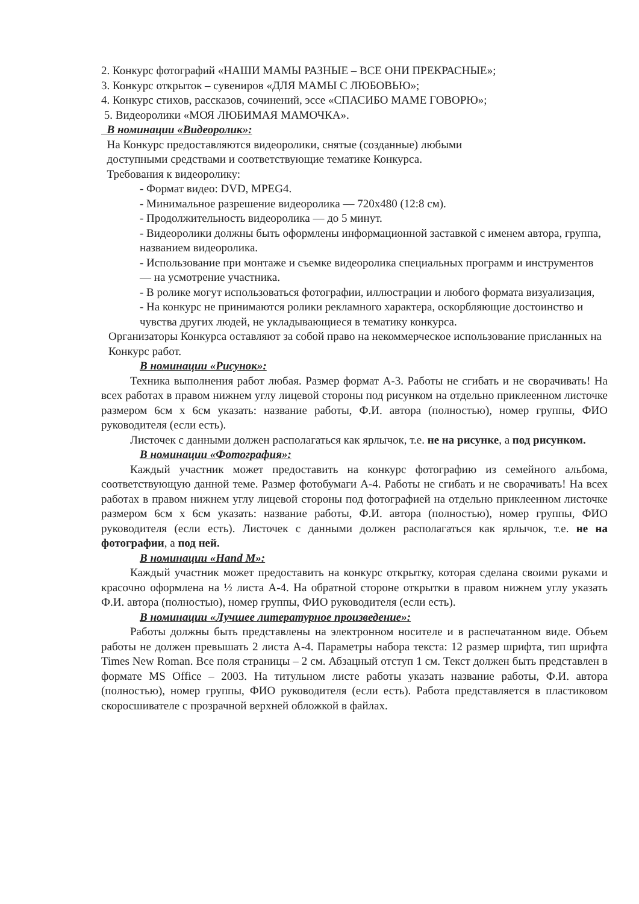2. Конкурс фотографий «НАШИ МАМЫ РАЗНЫЕ – ВСЕ ОНИ ПРЕКРАСНЫЕ»;
3. Конкурс открыток – сувениров «ДЛЯ МАМЫ С ЛЮБОВЬЮ»;
4. Конкурс стихов, рассказов, сочинений, эссе «СПАСИБО МАМЕ ГОВОРЮ»;
5. Видеоролики «МОЯ ЛЮБИМАЯ МАМОЧКА».
В номинации «Видеоролик»:
На Конкурс предоставляются видеоролики, снятые (созданные) любыми
доступными средствами и соответствующие тематике Конкурса.
Требования к видеоролику:
- Формат видео: DVD, MPEG4.
- Минимальное разрешение видеоролика — 720x480 (12:8 см).
- Продолжительность видеоролика — до 5 минут.
- Видеоролики должны быть оформлены информационной заставкой с именем автора, группа, названием видеоролика.
- Использование при монтаже и съемке видеоролика специальных программ и инструментов — на усмотрение участника.
- В ролике могут использоваться фотографии, иллюстрации и любого формата визуализация,
- На конкурс не принимаются ролики рекламного характера, оскорбляющие достоинство и чувства других людей, не укладывающиеся в тематику конкурса.
Организаторы Конкурса оставляют за собой право на некоммерческое использование присланных на Конкурс работ.
В номинации «Рисунок»:
Техника выполнения работ любая. Размер формат А-3. Работы не сгибать и не сворачивать! На всех работах в правом нижнем углу лицевой стороны под рисунком на отдельно приклеенном листочке размером 6см х 6см указать: название работы, Ф.И. автора (полностью), номер группы, ФИО руководителя (если есть).
Листочек с данными должен располагаться как ярлычок, т.е. не на рисунке, а под рисунком.
В номинации «Фотография»:
Каждый участник может предоставить на конкурс фотографию из семейного альбома, соответствующую данной теме. Размер фотобумаги А-4. Работы не сгибать и не сворачивать! На всех работах в правом нижнем углу лицевой стороны под фотографией на отдельно приклеенном листочке размером 6см х 6см указать: название работы, Ф.И. автора (полностью), номер группы, ФИО руководителя (если есть). Листочек с данными должен располагаться как ярлычок, т.е. не на фотографии, а под ней.
В номинации «Hand M»:
Каждый участник может предоставить на конкурс открытку, которая сделана своими руками и красочно оформлена на ½ листа А-4. На обратной стороне открытки в правом нижнем углу указать Ф.И. автора (полностью), номер группы, ФИО руководителя (если есть).
В номинации «Лучшее литературное произведение»:
Работы должны быть представлены на электронном носителе и в распечатанном виде. Объем работы не должен превышать 2 листа А-4. Параметры набора текста: 12 размер шрифта, тип шрифта Times New Roman. Все поля страницы – 2 см. Абзацный отступ 1 см. Текст должен быть представлен в формате MS Office – 2003. На титульном листе работы указать название работы, Ф.И. автора (полностью), номер группы, ФИО руководителя (если есть). Работа представляется в пластиковом скоросшивателе с прозрачной верхней обложкой в файлах.